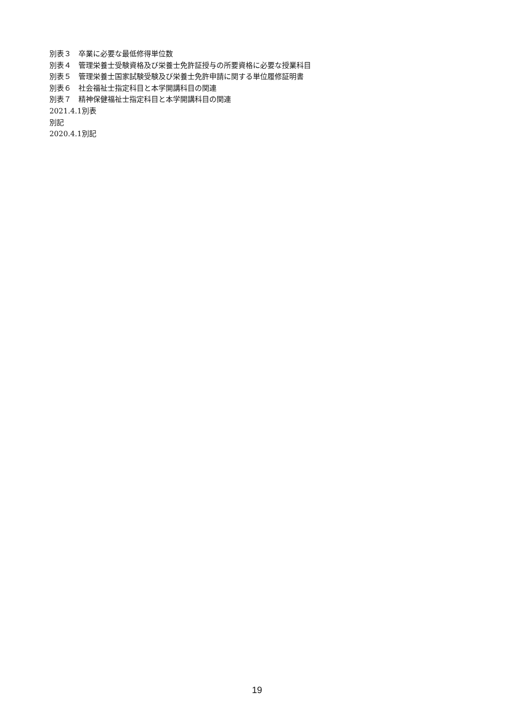別表３　卒業に必要な最低修得単位数
別表４　管理栄養士受験資格及び栄養士免許証授与の所要資格に必要な授業科目
別表５　管理栄養士国家試験受験及び栄養士免許申請に関する単位履修証明書
別表６　社会福祉士指定科目と本学開講科目の関連
別表７　精神保健福祉士指定科目と本学開講科目の関連
2021.4.1別表
別記
2020.4.1別記
19